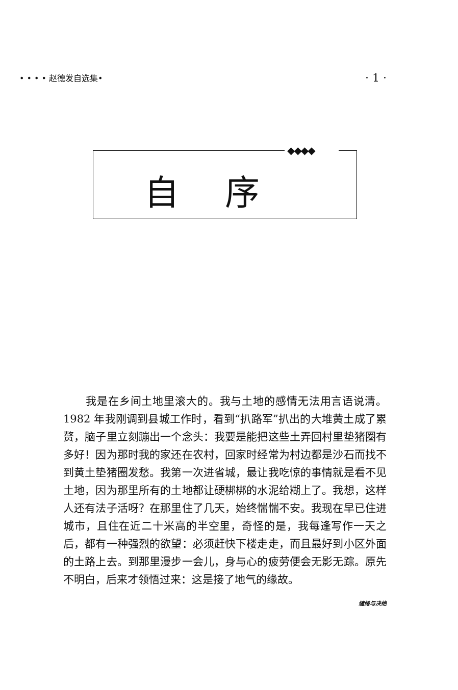• • • • 赵德发自选集• · 1 ·
◆◆◆◆
自序
我是在乡间土地里滚大的。我与土地的感情无法用言语说清。1982 年我刚调到县城工作时，看到“扒路军”扒出的大堆黄土成了累赘，脑子里立刻蹦出一个念头：我要是能把这些土弄回村里垫猪圈有多好！因为那时我的家还在农村，回家时经常为村边都是沙石而找不到黄土垫猪圈发愁。我第一次进省城，最让我吃惊的事情就是看不见土地，因为那里所有的土地都让硬梆梆的水泥给糊上了。我想，这样人还有法子活呀？在那里住了几天，始终惴惴不安。我现在早已住进城市，且住在近二十米高的半空里，奇怪的是，我每逢写作一天之后，都有一种强烈的欲望：必须赶快下楼走走，而且最好到小区外面的土路上去。到那里漫步一会儿，身与心的疲劳便会无影无踪。原先不明白，后来才领悟过来：这是接了地气的缘故。
缱绻与决绝